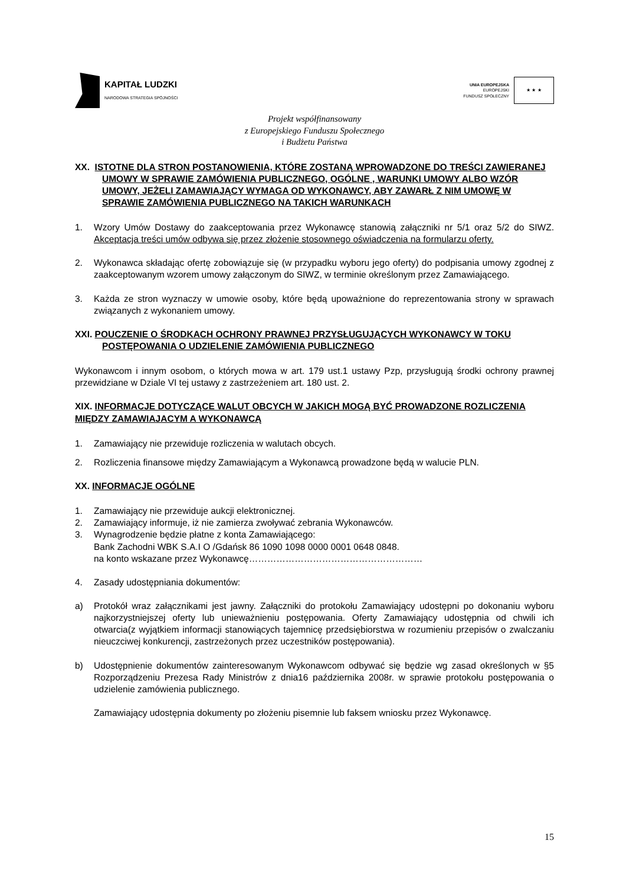KAPITAŁ LUDZKI
NARODOWA STRATEGIA SPÓJNOŚCI
UNIA EUROPEJSKA
EUROPEJSKI
FUNDUSZ SPOŁECZNY
★ ★ ★
Projekt współfinansowany
z Europejskiego Funduszu Społecznego
i Budżetu Państwa
XX. ISTOTNE DLA STRON POSTANOWIENIA, KTÓRE ZOSTANĄ WPROWADZONE DO TREŚCI ZAWIERANEJ UMOWY W SPRAWIE ZAMÓWIENIA PUBLICZNEGO, OGÓLNE , WARUNKI UMOWY ALBO WZÓR UMOWY, JEŻELI ZAMAWIAJĄCY WYMAGA OD WYKONAWCY, ABY ZAWARŁ Z NIM UMOWĘ W SPRAWIE ZAMÓWIENIA PUBLICZNEGO NA TAKICH WARUNKACH
1. Wzory Umów Dostawy do zaakceptowania przez Wykonawcę stanowią załączniki nr 5/1 oraz 5/2 do SIWZ. Akceptacja treści umów odbywa się przez złożenie stosownego oświadczenia na formularzu oferty.
2. Wykonawca składając ofertę zobowiązuje się (w przypadku wyboru jego oferty) do podpisania umowy zgodnej z zaakceptowanym wzorem umowy załączonym do SIWZ, w terminie określonym przez Zamawiającego.
3. Każda ze stron wyznaczy w umowie osoby, które będą upoważnione do reprezentowania strony w sprawach związanych z wykonaniem umowy.
XXI. POUCZENIE O ŚRODKACH OCHRONY PRAWNEJ PRZYSŁUGUJĄCYCH WYKONAWCY W TOKU POSTĘPOWANIA O UDZIELENIE ZAMÓWIENIA PUBLICZNEGO
Wykonawcom i innym osobom, o których mowa w art. 179 ust.1 ustawy Pzp, przysługują środki ochrony prawnej przewidziane w Dziale VI tej ustawy z zastrzeżeniem art. 180 ust. 2.
XIX. INFORMACJE DOTYCZĄCE WALUT OBCYCH W JAKICH MOGĄ BYĆ PROWADZONE ROZLICZENIA MIĘDZY ZAMAWIAJACYM A WYKONAWCĄ
1. Zamawiający nie przewiduje rozliczenia w walutach obcych.
2. Rozliczenia finansowe między Zamawiającym a Wykonawcą prowadzone będą w walucie PLN.
XX. INFORMACJE OGÓLNE
1. Zamawiający nie przewiduje aukcji elektronicznej.
2. Zamawiający informuje, iż nie zamierza zwoływać zebrania Wykonawców.
3. Wynagrodzenie będzie płatne z konta Zamawiającego:
Bank Zachodni WBK S.A.I O /Gdańsk 86 1090 1098 0000 0001 0648 0848.
na konto wskazane przez Wykonawcę…………………………………………………
4. Zasady udostępniania dokumentów:
a) Protokół wraz załącznikami jest jawny. Załączniki do protokołu Zamawiający udostępni po dokonaniu wyboru najkorzystniejszej oferty lub unieważnieniu postępowania. Oferty Zamawiający udostępnia od chwili ich otwarcia(z wyjątkiem informacji stanowiących tajemnicę przedsiębiorstwa w rozumieniu przepisów o zwalczaniu nieuczciwej konkurencji, zastrzeżonych przez uczestników postępowania).
b) Udostępnienie dokumentów zainteresowanym Wykonawcom odbywać się będzie wg zasad określonych w §5 Rozporządzeniu Prezesa Rady Ministrów z dnia16 października 2008r. w sprawie protokołu postępowania o udzielenie zamówienia publicznego.
Zamawiający udostępnia dokumenty po złożeniu pisemnie lub faksem wniosku przez Wykonawcę.
15